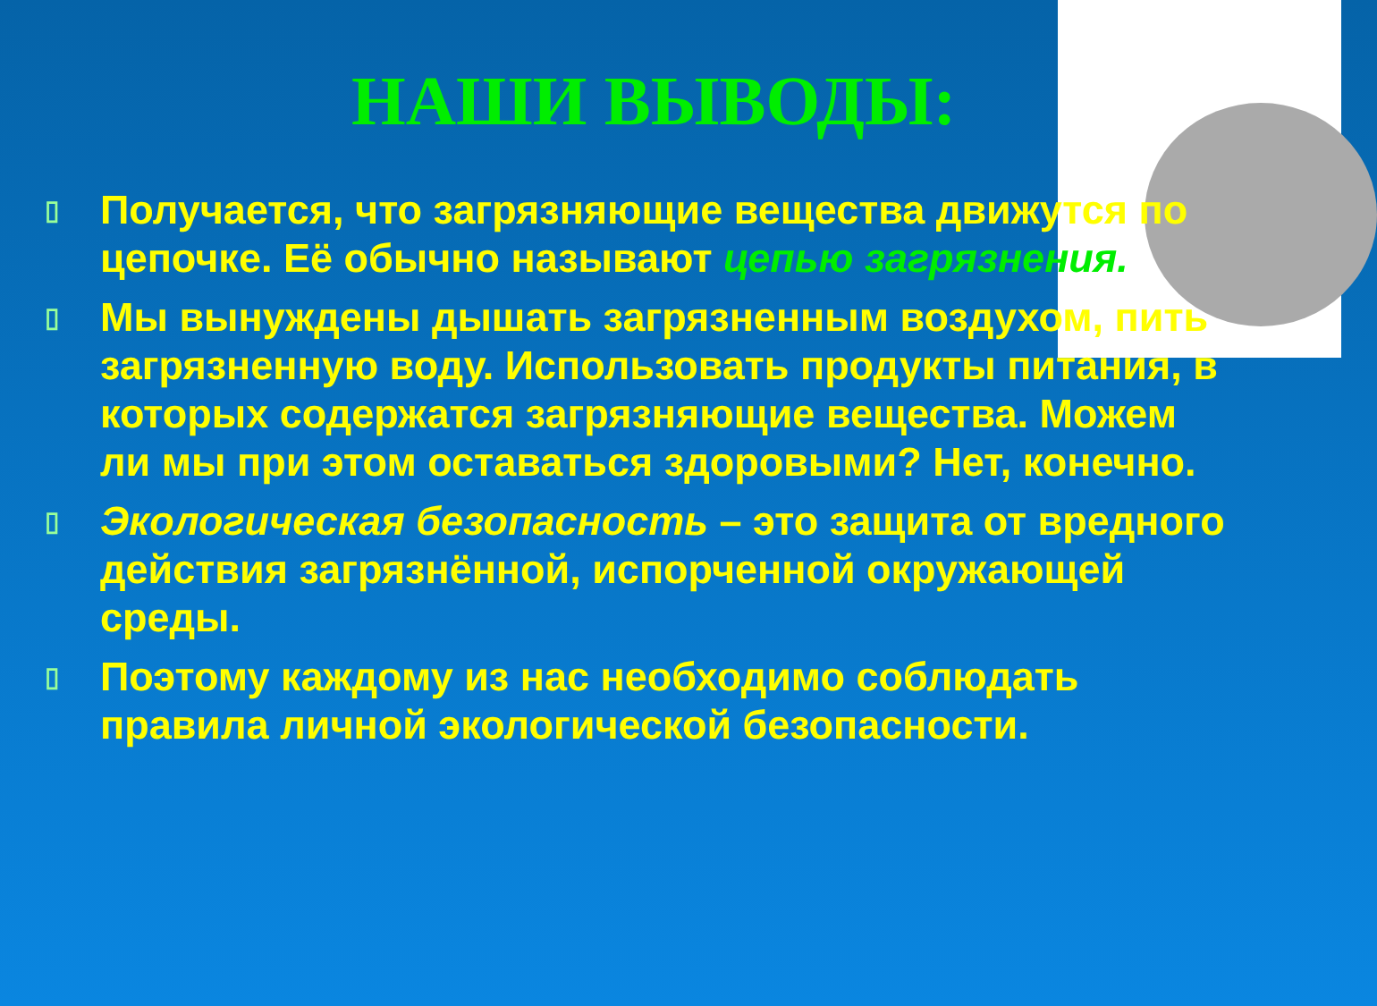НАШИ ВЫВОДЫ:
▯ Получается, что загрязняющие вещества движутся по цепочке. Её обычно называют цепью загрязнения.
▯ Мы вынуждены дышать загрязненным воздухом, пить загрязненную воду. Использовать продукты питания, в которых содержатся загрязняющие вещества. Можем ли мы при этом оставаться здоровыми? Нет, конечно.
▯ Экологическая безопасность – это защита от вредного действия загрязнённой, испорченной окружающей среды.
▯ Поэтому каждому из нас необходимо соблюдать правила личной экологической безопасности.